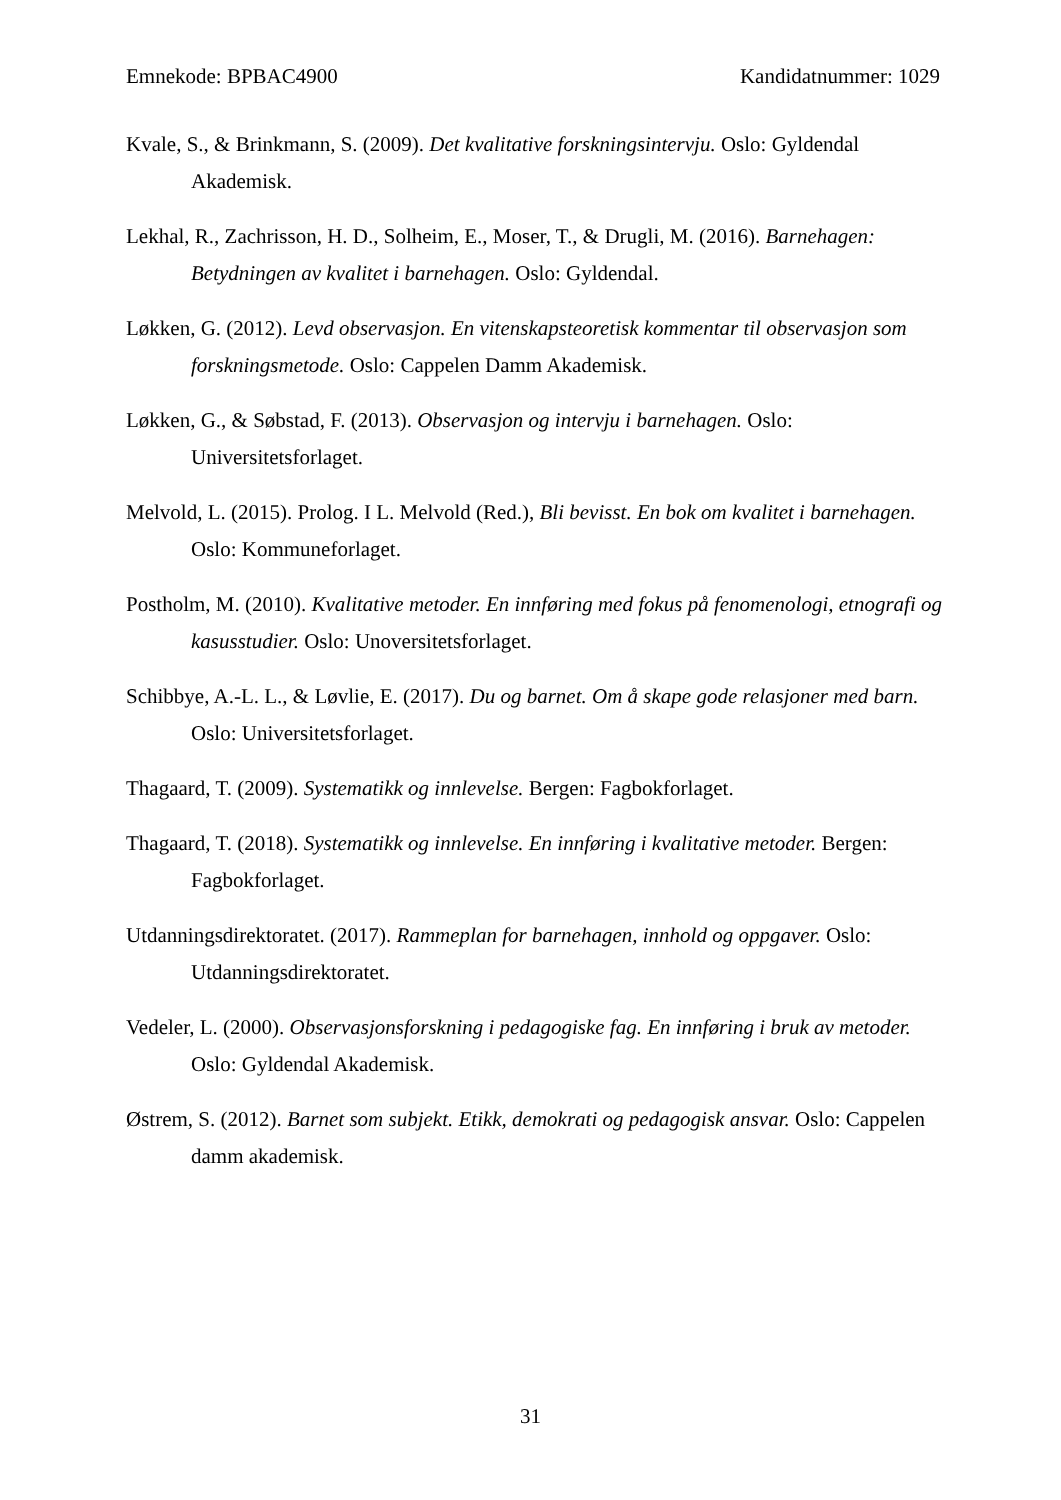Emnekode: BPBAC4900 Kandidatnummer: 1029
Kvale, S., & Brinkmann, S. (2009). Det kvalitative forskningsintervju. Oslo: Gyldendal Akademisk.
Lekhal, R., Zachrisson, H. D., Solheim, E., Moser, T., & Drugli, M. (2016). Barnehagen: Betydningen av kvalitet i barnehagen. Oslo: Gyldendal.
Løkken, G. (2012). Levd observasjon. En vitenskapsteoretisk kommentar til observasjon som forskningsmetode. Oslo: Cappelen Damm Akademisk.
Løkken, G., & Søbstad, F. (2013). Observasjon og intervju i barnehagen. Oslo: Universitetsforlaget.
Melvold, L. (2015). Prolog. I L. Melvold (Red.), Bli bevisst. En bok om kvalitet i barnehagen. Oslo: Kommuneforlaget.
Postholm, M. (2010). Kvalitative metoder. En innføring med fokus på fenomenologi, etnografi og kasusstudier. Oslo: Unoversitetsforlaget.
Schibbye, A.-L. L., & Løvlie, E. (2017). Du og barnet. Om å skape gode relasjoner med barn. Oslo: Universitetsforlaget.
Thagaard, T. (2009). Systematikk og innlevelse. Bergen: Fagbokforlaget.
Thagaard, T. (2018). Systematikk og innlevelse. En innføring i kvalitative metoder. Bergen: Fagbokforlaget.
Utdanningsdirektoratet. (2017). Rammeplan for barnehagen, innhold og oppgaver. Oslo: Utdanningsdirektoratet.
Vedeler, L. (2000). Observasjonsforskning i pedagogiske fag. En innføring i bruk av metoder. Oslo: Gyldendal Akademisk.
Østrem, S. (2012). Barnet som subjekt. Etikk, demokrati og pedagogisk ansvar. Oslo: Cappelen damm akademisk.
31